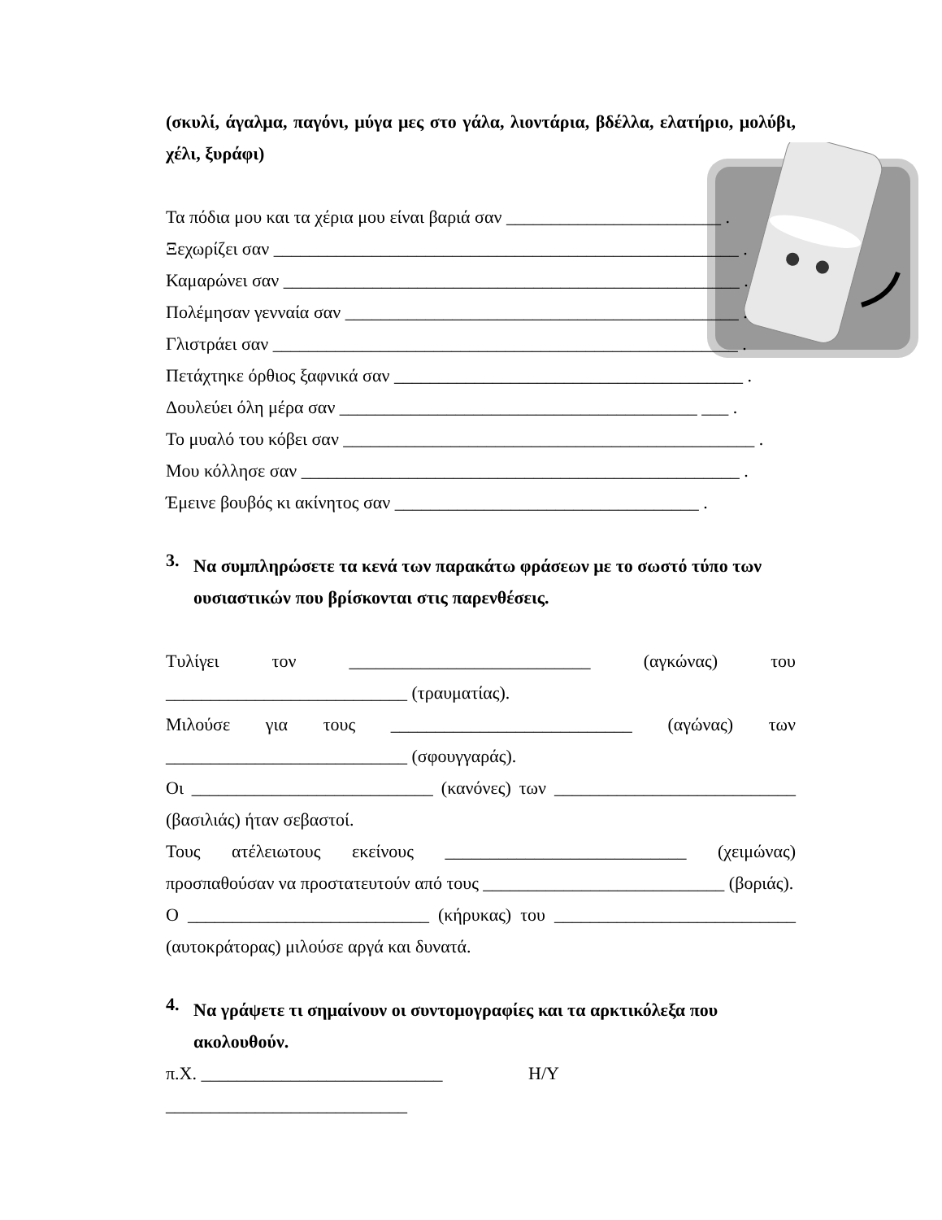(σκυλί, άγαλμα, παγόνι, μύγα μες στο γάλα, λιοντάρια, βδέλλα, ελατήριο, μολύβι,
χέλι, ξυράφι)
Τα πόδια μου και τα χέρια μου είναι βαριά σαν ________________________ .
Ξεχωρίζει σαν ____________________________________________________ .
Καμαρώνει σαν ___________________________________________________ .
Πολέμησαν γενναία σαν ____________________________________________ .
Γλιστράει σαν ____________________________________________________ .
Πετάχτηκε όρθιος ξαφνικά σαν _______________________________________ .
Δουλεύει όλη μέρα σαν ________________________________________ ___ .
Το μυαλό του κόβει σαν ______________________________________________ .
Μου κόλλησε σαν _________________________________________________ .
Έμεινε βουβός κι ακίνητος σαν __________________________________ .
3.
Να συμπληρώσετε τα κενά των παρακάτω φράσεων με το σωστό τύπο των
ουσιαστικών που βρίσκονται στις παρενθέσεις.
Τυλίγει τον ___________________________ (αγκώνας) του
___________________________ (τραυματίας).
Μιλούσε για τους ___________________________ (αγώνας) των
___________________________ (σφουγγαράς).
Οι ___________________________ (κανόνες) των ___________________________
(βασιλιάς) ήταν σεβαστοί.
Τους ατέλειωτους εκείνους ___________________________ (χειμώνας)
προσπαθούσαν να προστατευτούν από τους ___________________________ (βοριάς).
Ο ___________________________ (κήρυκας) του ___________________________
(αυτοκράτορας) μιλούσε αργά και δυνατά.
4.
Να γράψετε τι σημαίνουν οι συντομογραφίες και τα αρκτικόλεξα που
ακολουθούν.
π.Χ. ___________________________ Η/Υ ___________________________